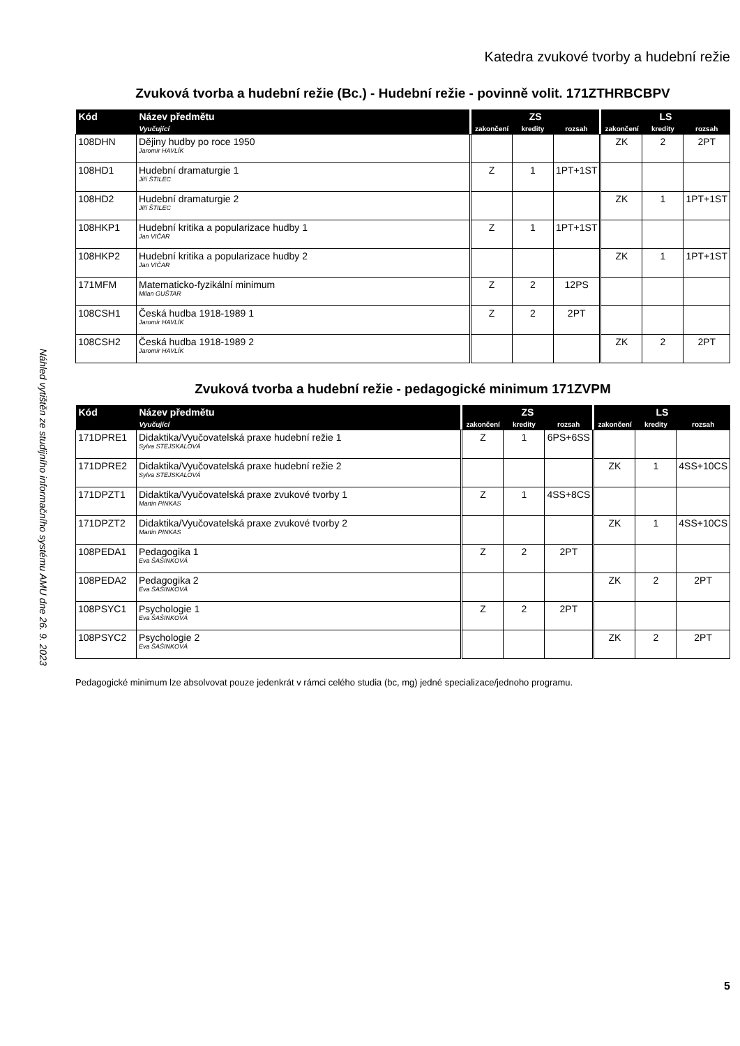Náhled vytištěn ze studijního informačního systému AMU dne 26. 9. 2023
Katedra zvukové tvorby a hudební režie
Zvuková tvorba a hudební režie (Bc.) - Hudební režie - povinně volit. 171ZTHRBCBPV
| Kód | Název předmětu | ZS | | | LS | | |
| --- | --- | --- | --- | --- | --- | --- | --- |
| | Vyučující | zakončení | kredity | rozsah | zakončení | kredity | rozsah |
| 108DHN | Dějiny hudby po roce 1950 Jaromír HAVLÍK | | | | ZK | 2 | 2PT |
| 108HD1 | Hudební dramaturgie 1 Jiří ŠTILEC | Z | 1 | 1PT+1ST | | | |
| 108HD2 | Hudební dramaturgie 2 Jiří ŠTILEC | | | | ZK | 1 | 1PT+1ST |
| 108HKP1 | Hudební kritika a popularizace hudby 1 Jan VIČAR | Z | 1 | 1PT+1ST | | | |
| 108HKP2 | Hudební kritika a popularizace hudby 2 Jan VIČAR | | | | ZK | 1 | 1PT+1ST |
| 171MFM | Matematicko-fyzikální minimum Milan GUŠTAR | Z | 2 | 12PS | | | |
| 108CSH1 | Česká hudba 1918-1989 1 Jaromír HAVLÍK | Z | 2 | 2PT | | | |
| 108CSH2 | Česká hudba 1918-1989 2 Jaromír HAVLÍK | | | | ZK | 2 | 2PT |
Zvuková tvorba a hudební režie - pedagogické minimum 171ZVPM
| Kód | Název předmětu | ZS | | | LS | | |
| --- | --- | --- | --- | --- | --- | --- | --- |
| | Vyučující | zakončení | kredity | rozsah | zakončení | kredity | rozsah |
| 171DPRE1 | Didaktika/Vyučovatelská praxe hudební režie 1 Sylva STEJSKALOVÁ | Z | 1 | 6PS+6SS | | | |
| 171DPRE2 | Didaktika/Vyučovatelská praxe hudební režie 2 Sylva STEJSKALOVÁ | | | | ZK | 1 | 4SS+10CS |
| 171DPZT1 | Didaktika/Vyučovatelská praxe zvukové tvorby 1 Martin PINKAS | Z | 1 | 4SS+8CS | | | |
| 171DPZT2 | Didaktika/Vyučovatelská praxe zvukové tvorby 2 Martin PINKAS | | | | ZK | 1 | 4SS+10CS |
| 108PEDA1 | Pedagogika 1 Eva ŠAŠINKOVÁ | Z | 2 | 2PT | | | |
| 108PEDA2 | Pedagogika 2 Eva ŠAŠINKOVÁ | | | | ZK | 2 | 2PT |
| 108PSYC1 | Psychologie 1 Eva ŠAŠINKOVÁ | Z | 2 | 2PT | | | |
| 108PSYC2 | Psychologie 2 Eva ŠAŠINKOVÁ | | | | ZK | 2 | 2PT |
Pedagogické minimum lze absolvovat pouze jedenkrát v rámci celého studia (bc, mg) jedné specializace/jednoho programu.
5